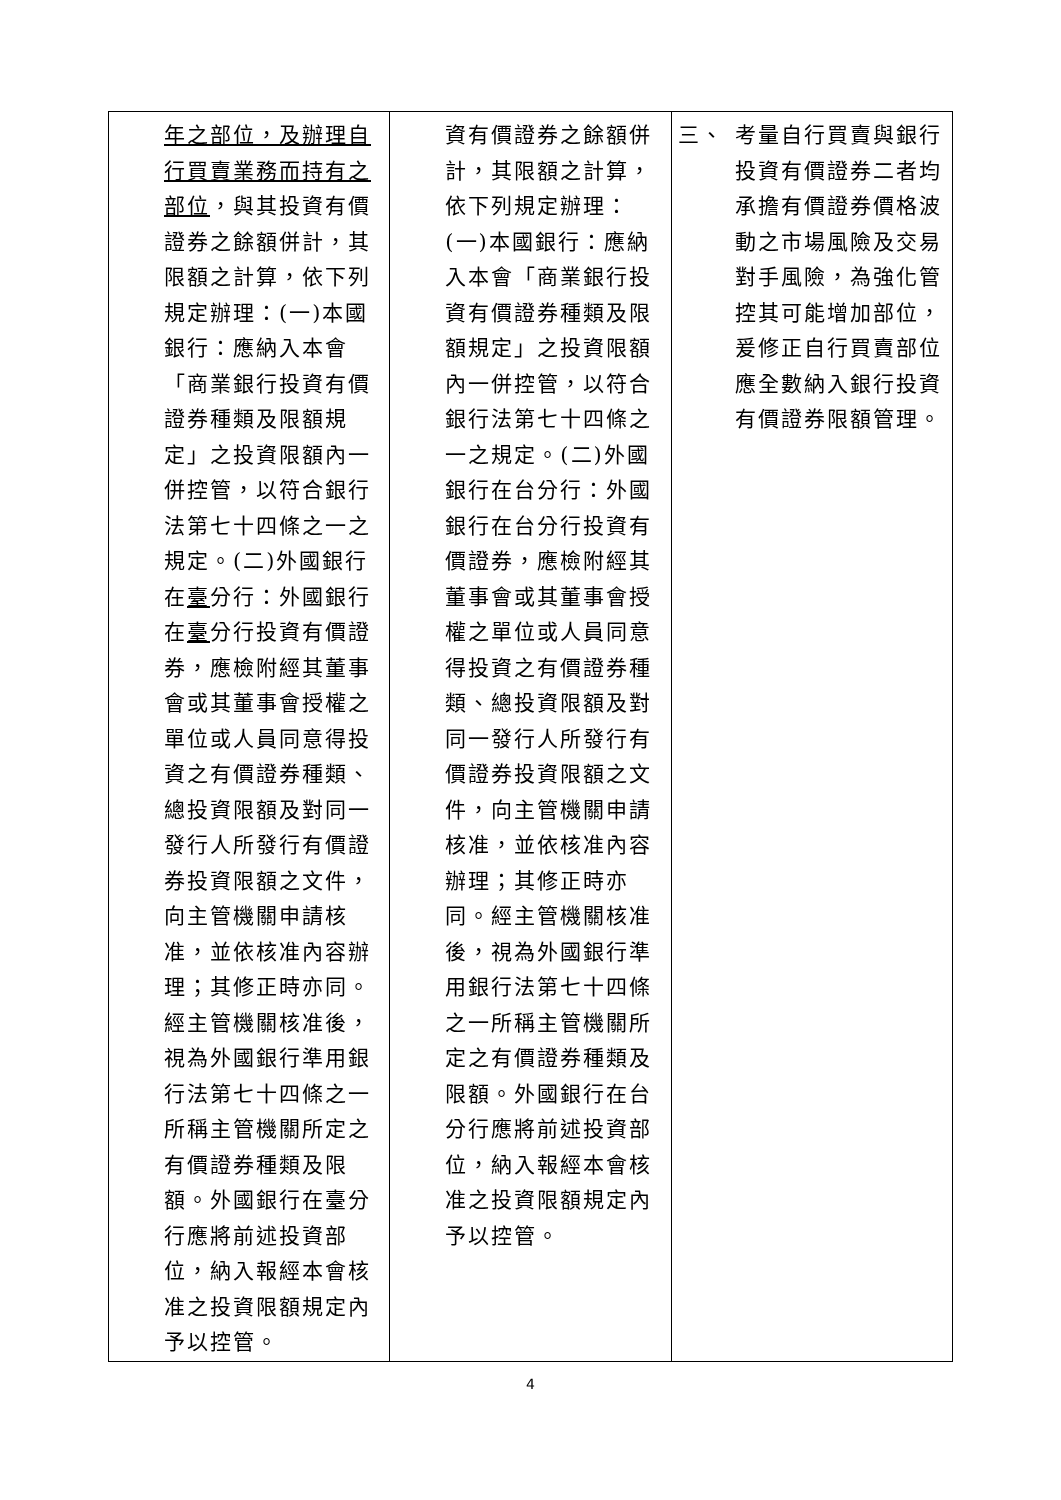| 年之部位，及辦理自行買賣業務而持有之部位 ，與其投資有價證券之餘額併計，其限額之計算，依下列規定辦理：(一)本國銀行：應納入本會「商業銀行投資有價證券種類及限額規定」之投資限額內一併控管，以符合銀行法第七十四條之一之規定。(二)外國銀行在 臺 分行：外國銀行在 臺 分行投資有價證券，應檢附經其董事會或其董事會授權之單位或人員同意得投資之有價證券種類、總投資限額及對同一發行人所發行有價證券投資限額之文件，向主管機關申請核准，並依核准內容辦理；其修正時亦同。經主管機關核准後，視為外國銀行準用銀行法第七十四條之一所稱主管機關所定之有價證券種類及限額。外國銀行在臺分行應將前述投資部位，納入報經本會核准之投資限額規定內予以控管。 | 資有價證券之餘額併計，其限額之計算，依下列規定辦理：(一)本國銀行：應納入本會「商業銀行投資有價證券種類及限額規定」之投資限額內一併控管，以符合銀行法第七十四條之一之規定。(二)外國銀行在台分行：外國銀行在台分行投資有價證券，應檢附經其董事會或其董事會授權之單位或人員同意得投資之有價證券種類、總投資限額及對同一發行人所發行有價證券投資限額之文件，向主管機關申請核准，並依核准內容辦理；其修正時亦同。經主管機關核准後，視為外國銀行準用銀行法第七十四條之一所稱主管機關所定之有價證券種類及限額。外國銀行在台分行應將前述投資部位，納入報經本會核准之投資限額規定內予以控管。 | 三、 考量自行買賣與銀行投資有價證券二者均承擔有價證券價格波動之市場風險及交易對手風險，為強化管控其可能增加部位，爰修正自行買賣部位應全數納入銀行投資有價證券限額管理。 |
4